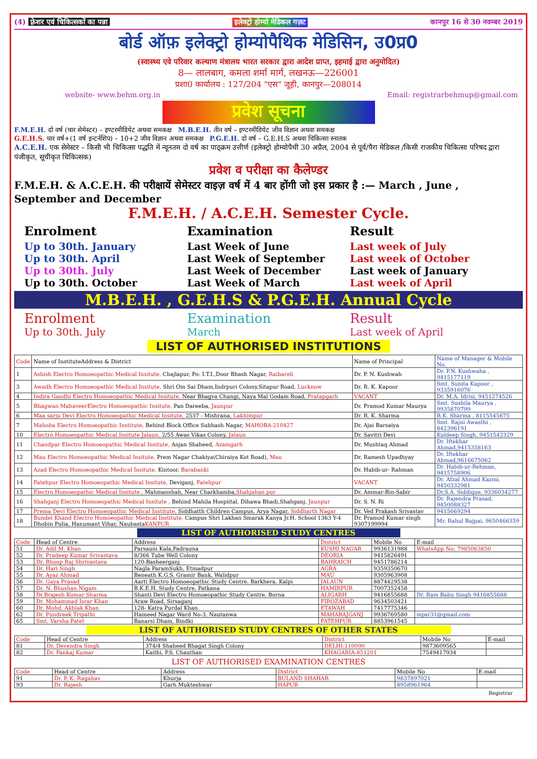(4) फ़्रेशर एवं चिकित्सकों का पन्ना इलेक्ट्रो होम्यो मेडिकल गज़ट कानपुर 16 से 30 नवम्बर 2019
बोर्ड ऑफ़ इलेक्ट्रो होम्योपैथिक मेडिसिन, उ0प्र0
(स्वास्थ्य एवे परिवार कल्याण मंत्रालय भारत सरकार द्वारा आदेश प्राप्त, इहमाई द्वारा अनुमोदित)
8— लालबाग, कमला शर्मा मार्ग, लखनऊ—226001
प्रशा0 कार्यालय : 127/204 "एस" जूही, कानपुर—208014
website- www.behm.org.in Email: registrarbehmup@gmail.com
प्रवेश सूचना
F.M.E.H. दो वर्ष (चार सेमेस्टर) – इण्टरमीडियेट अथवा समकक्ष M.B.E.H. तीन वर्ष – इण्टरमीडियेट जीव विज्ञान अथवा समकक्ष
G.E.H.S. चार वर्ष+(1 वर्ष इन्टर्नशिप) – 10+2 जीव विज्ञान अथवा समकक्ष P.G.E.H. दो वर्ष – G.E.H.S अथवा चिकित्सा स्नातक
A.C.E.H. एक सेमेस्टर – किसी भी चिकित्सा पद्धति में न्यूनतम दो वर्ष का पाठ्क्रम उत्तीर्ण (इलेक्ट्रो होम्योपैथी 30 अप्रैल, 2004 से पूर्व/पैरा मेडिकल /किसी राजकीय चिकित्सा परिषद द्वारा पंजीकृत, सूचीकृत चिकित्सक)
प्रवेश व परीक्षा का कैलेण्डर
F.M.E.H. & A.C.E.H. की परीक्षायें सेमेस्टर वाइज़ वर्ष में 4 बार होंगी जो इस प्रकार है :— March , June , September and December
F.M.E.H. / A.C.E.H. Semester Cycle.
Enrolment Examination Result
Up to 30th. January Last Week of June Last week of July Up to 30th. April Last Week of September Last week of October Up to 30th. July Last Week of December Last week of January Up to 30th. October Last Week of March Last week of April
M.B.E.H. , G.E.H.S & P.G.E.H. Annual Cycle
Enrolment Examination Result Up to 30th. July March Last week of April
LIST OF AUTHORISED INSTITUTIONS
| Code | Name of InstituteAddress & District | Name of Principal | Name of Manager & Mobile No. |
| --- | --- | --- | --- |
| 1 | Ashish Electro Homoeopathic Medical Insitute, Chajlapur, Po: I.T.I.,Door Bhash Nagar, Raibareli | Dr. P. N. Kushwah | Dr. P.N. Kushwaha , 9415177119 |
| 3 | Awadh Electro Homoeopathic Medical Insitute, Shri Om Sai Dham,Indrpuri Colony,Sitapur Road, Lucknow | Dr. R. K. Kapoor | Smt. Sunita Kapoor , 9335916076 |
| 4 | Indira Gandhi Electro Homoeopathic Medical Insitute, Near Bhagva Chungi, Naya Mal Godam Road, Pratapgarh | VACANT | Dr. M.A. Idrisi, 9451274526 |
| 5 | Bhagwan MahaveerElectro Homoeopathic Insitute, Pan Dareeba, Jaunpur | Dr. Pramod Kumar Maurya | Smt. Sushila Maurya , 9935870799 |
| 6 | Maa sarju Devi Electro Homoeopathic Medical Insitute, 2537 - Mishrana, Lakhimpur | Dr. R. K. Sharma | R.K. Sharma , 8115545675 |
| 7 | Mahoba Electro Homoeopathic Institute, Behind Block Office Subhash Nagar, MAHOBA-210427 | Dr. Ajai Barsaiya | Smt. Rajni Awasthi , 842396191 |
| 10 | Electro Homoeopathic Medical Insitute Jalaun, 2/55 Awas Vikas Colony, Jalaun | Dr. Savitri Devi | Kuldeep Singh, 9451542329 |
| 11 | Chandpar Electro Homoeopathic Medical Insitute, Anjan Shaheed, Azamgarh | Dr. Mushtaq Ahmad | Dr. Iftekhar Ahmad,9415358163 |
| 12 | Mau Electro Homoeopathic Medical Insitute, Prem Nagar Chakiya(Chiraiya Kot Road), Mau | Dr. Ramesh Upadhyay | Dr. Iftekhar Ahmad,9616675062 |
| 13 | Azad Electro Homoeopathic Medical Insitute, Kintoor, Barabanki | Dr. Habib-ur- Rahman | Dr. Habib-ur-Rehman, 9415758906 |
| 14 | Fatehpur Electro Homoeopathic Medical Insitute, Deviganj, Fatehpur | VACANT | Dr. Afzal Ahmad Kazmi, 9450332981 |
| 15 | Electro Homoeopathic Medical Insitute , Mahmanshah, Near Charkhamba, Shahjahan pur | Dr. Ammar-Bin-Sabir | Dr.S.A. Siddique, 9336034277 |
| 16 | Shahganj Electro Homoeopathic Medical Insitute , Behind Mahila Hospiital, Dihawa Bhadi,Shahganj, Jaunpur | Dr. S. N. Ri | Dr. Rajendra Prasad, 9450088327 |
| 17 | Prema Devi Electro Homoeopathic Medical Institute, Siddhatth Children Campus, Arya Nagar, Siddharth Nagar | Dr. Ved Prakash Srivastav | 9415669294 |
| 18 | Bundel Khand Electro Homoeopathic Medical Institute, Campus Shri Lakhan Smarak Kanya Jr.H. School 1363 Y-4 Dhobin Pulia, Hanumant Vihar, Naubasta KANPUR | Dr. Pramod Kumar singh 9307199994 | Mr. Rahul Bajpai, 9650466359 |
LIST OF AUTHORISED STUDY CENTRES
| Code | Head of Centre | Address | District | Mobile No | E-mail |
| --- | --- | --- | --- | --- | --- |
| 51 | Dr. Adil M. Khan | Parsauni Kala,Padrauna | KUSHI NAGAR | 9936131988 | WhatsApp No: 7985063850 |
| 52 | Dr. Pradeep Kumar Srivastava | 8/366 Tube Well Colony | DEORIA | 9415826491 | |
| 53 | Dr. Bhoop Raj Shrivastava | 120-Basheerganj | BAHRAICH | 9451786214 | |
| 54 | Dr. Hari Singh | Nagla ParamSukh, Etmadpur | AGRA | 9359350670 | |
| 55 | Dr. Ayaz Ahmad | Beneath K.G.S. Gramir Bank, Walidpur | MAU | 9305963908 | |
| 56 | Dr. Gaya Prasad | Aarti Electro Homoeopathic Study Centre, Barkhera, Kalpi | JALAUN | 8874429538 | |
| 57 | Dr. N. Bhushan Nigam | B.K.E.H. Study Centre, Patkana | HAMIRPUR | 7007352458 | |
| 58 | Dr.Brajesh Kumar Sharma | Shanti Devi Electro Homoeopathic Study Centre, Borna | ALIGARH | 9416855688 | Dr. Ram Babu Singh 9416855688 |
| 59 | Dr. Mohammad Israr Khan | Araw Road, Sirsaganj | FIROZABAD | 9634503421 | |
| 60 | Dr. Mohd. Akhlak Khan | 128- Katra Purdal Khan | ETAWAH | 7417775346 | |
| 62 | Dr. Pundreek Tripathi | Hameed Nagar Ward No-3, Nautanwa | MAHARAJGANJ | 9936769580 | mpsr31@gmail.com |
| 65 | Smt. Varsha Patel | Banarsi Dham, Bindki | FATEHPUR | 8853961545 | |
LIST OF AUTHORISED STUDY CENTRES OF OTHER STATES
| Code | Head of Centre | Address | District | Mobile No | E-mail |
| --- | --- | --- | --- | --- | --- |
| 81 | Dr. Devendra Singh | 374/4 Shaheed Bhagat Singh Colony | DELHI-110090 | 9873609565 | |
| 82 | Dr. Pankaj Kumar | Kaithi, P.S. Chauthan | KHAGARIA-851201 | 7549417934 | |
LIST OF AUTHORISED EXAMINATION CENTRES
| Code | Head of Centre | Address | District | Mobile No | E-mail |
| --- | --- | --- | --- | --- | --- |
| 91 | Dr. P. K. Ragahav | Khurja | BULAND SHAHAR | 9837897021 | |
| 93 | Dr. Rajesh | Garh Mukteshwar | HAPUR | 8958961964 | |
Registrar